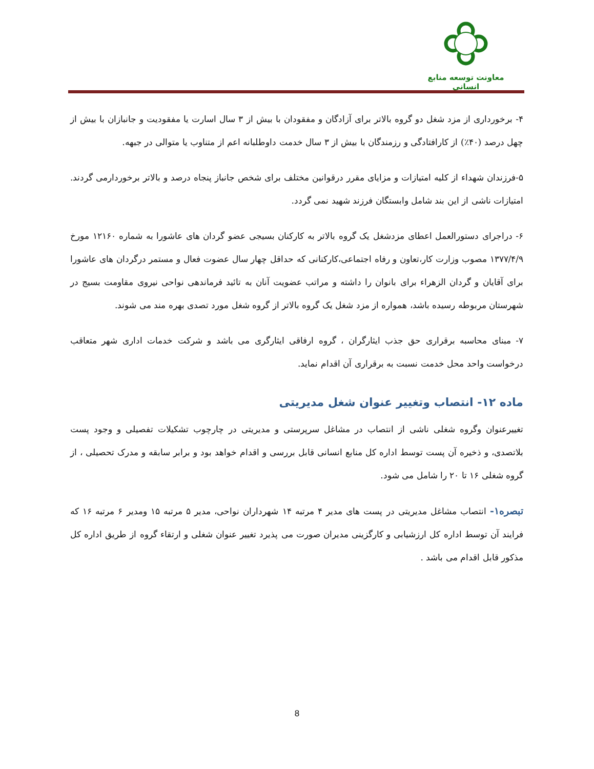معاونت توسعه منابع انسانی
۴- برخورداری از مزد شغل دو گروه بالاتر برای آزادگان و مفقودان با بیش از ۳ سال اسارت یا مفقودیت و جانبازان با بیش از چهل درصد (۴۰٪) از کارافتادگی و رزمندگان با بیش از ۳ سال خدمت داوطلبانه اعم از متناوب یا متوالی در جبهه.
۵-فرزندان شهداء از کلیه امتیازات و مزایای مقرر درقوانین مختلف برای شخص جانباز پنجاه درصد و بالاتر برخوردارمی گردند. امتیازات ناشی از این بند شامل وابستگان فرزند شهید نمی گردد.
۶- دراجرای دستورالعمل اعطای مزدشغل یک گروه بالاتر به کارکنان بسیجی عضو گردان های عاشورا به شماره ۱۲۱۶۰ مورخ ۱۳۷۷/۴/۹ مصوب وزارت کار،تعاون و رفاه اجتماعی،کارکنانی که حداقل چهار سال عضوت فعال و مستمر درگردان های عاشورا برای آقایان و گردان الزهراء برای بانوان را داشته و مراتب عضویت آنان به تائید فرماندهی نواحی نیروی مقاومت بسیج در شهرستان مربوطه رسیده باشد، همواره از مزد شغل یک گروه بالاتر از گروه شغل مورد تصدی بهره مند می شوند.
۷- مبنای محاسبه برقراری حق جذب ایثارگران ، گروه ارفاقی ایثارگری می باشد و شرکت خدمات اداری شهر متعاقب درخواست واحد محل خدمت نسبت به برقراری آن اقدام نماید.
ماده ۱۲- انتصاب وتغییر عنوان شغل مدیریتی
تغییرعنوان وگروه شغلی ناشی از انتصاب در مشاغل سرپرستی و مدیریتی در چارچوب تشکیلات تفصیلی و وجود پست بلاتصدی، و ذخیره آن پست توسط اداره کل منابع انسانی قابل بررسی و اقدام خواهد بود و برابر سابقه و مدرک تحصیلی ، از گروه شغلی ۱۶ تا ۲۰ را شامل می شود.
تبصره۱- انتصاب مشاغل مدیریتی در پست های مدیر ۴ مرتبه ۱۴ شهرداران نواحی، مدیر ۵ مرتبه ۱۵ ومدیر ۶ مرتبه ۱۶ که فرایند آن توسط اداره کل ارزشیابی و کارگزینی مدیران صورت می پذیرد تغییر عنوان شغلی و ارتقاء گروه از طریق اداره کل مذکور قابل اقدام می باشد .
8